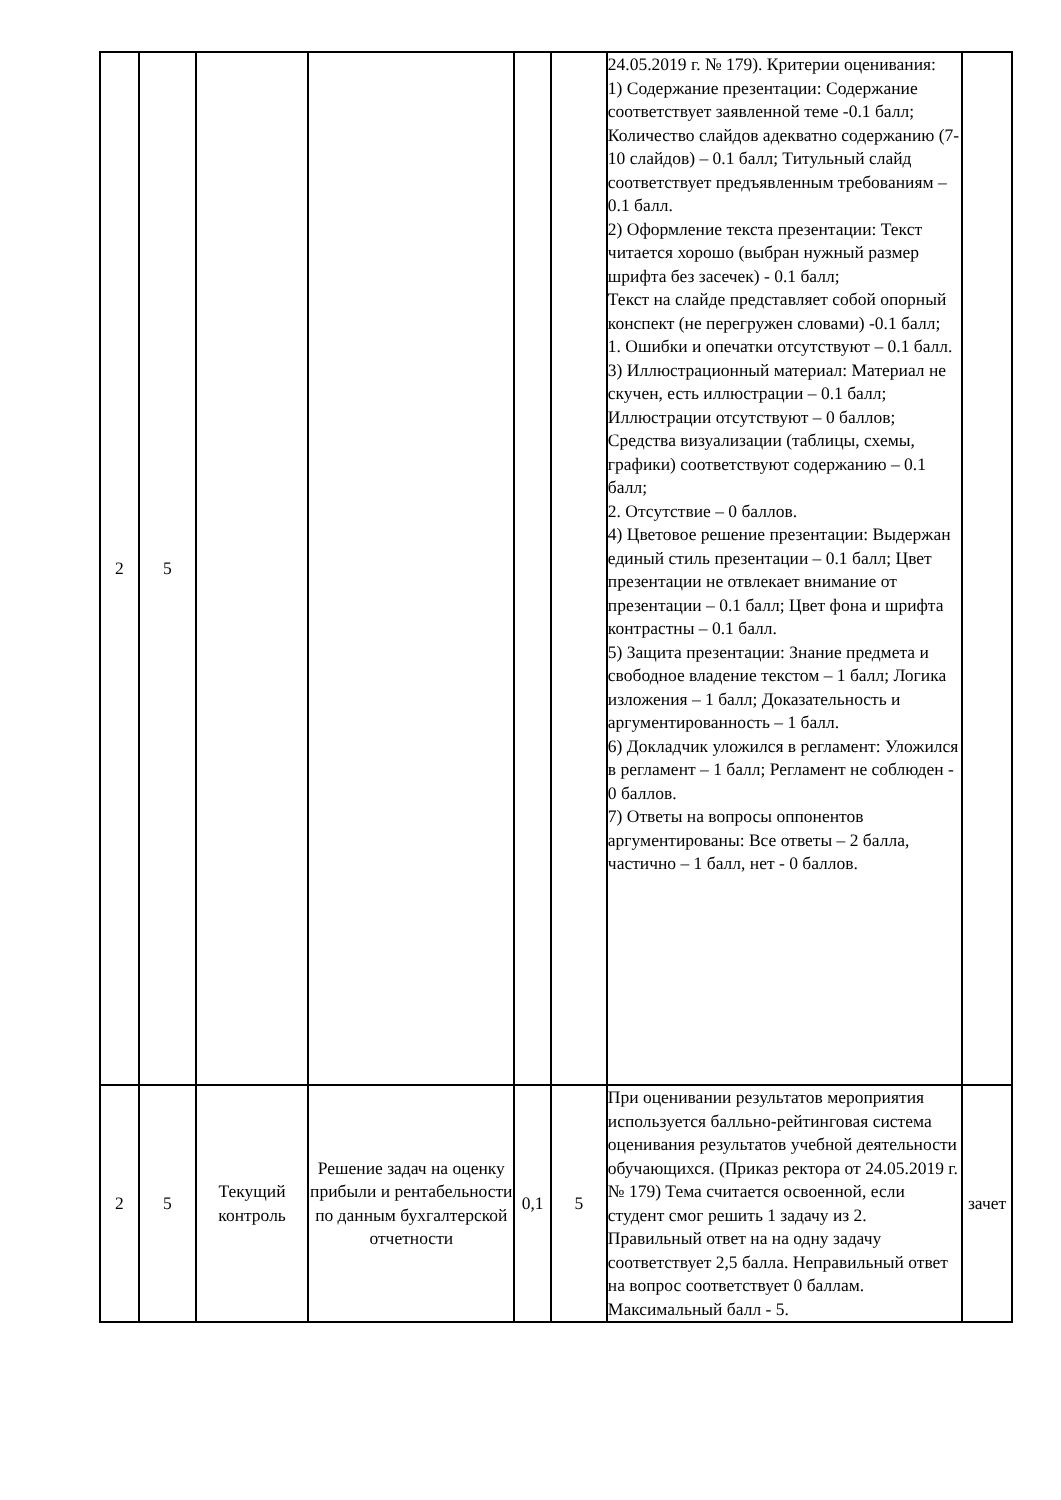| 2 | 5 | | | | | 24.05.2019 г. № 179). Критерии оценивания: 1) Содержание презентации: Содержание соответствует заявленной теме -0.1 балл; Количество слайдов адекватно содержанию (7-10 слайдов) – 0.1 балл; Титульный слайд соответствует предъявленным требованиям – 0.1 балл. 2) Оформление текста презентации: Текст читается хорошо (выбран нужный размер шрифта без засечек) - 0.1 балл; Текст на слайде представляет собой опорный конспект (не перегружен словами) -0.1 балл; 1. Ошибки и опечатки отсутствуют – 0.1 балл. 3) Иллюстрационный материал: Материал не скучен, есть иллюстрации – 0.1 балл; Иллюстрации отсутствуют – 0 баллов; Средства визуализации (таблицы, схемы, графики) соответствуют содержанию – 0.1 балл; 2. Отсутствие – 0 баллов. 4) Цветовое решение презентации: Выдержан единый стиль презентации – 0.1 балл; Цвет презентации не отвлекает внимание от презентации – 0.1 балл; Цвет фона и шрифта контрастны – 0.1 балл. 5) Защита презентации: Знание предмета и свободное владение текстом – 1 балл; Логика изложения – 1 балл; Доказательность и аргументированность – 1 балл. 6) Докладчик уложился в регламент: Уложился в регламент – 1 балл; Регламент не соблюден - 0 баллов. 7) Ответы на вопросы оппонентов аргументированы: Все ответы – 2 балла, частично – 1 балл, нет - 0 баллов. | |
| 2 | 5 | Текущий контроль | Решение задач на оценку прибыли и рентабельности по данным бухгалтерской отчетности | 0,1 | 5 | При оценивании результатов мероприятия используется балльно-рейтинговая система оценивания результатов учебной деятельности обучающихся. (Приказ ректора от 24.05.2019 г. № 179) Тема считается освоенной, если студент смог решить 1 задачу из 2. Правильный ответ на на одну задачу соответствует 2,5 балла. Неправильный ответ на вопрос соответствует 0 баллам. Максимальный балл - 5. | зачет |